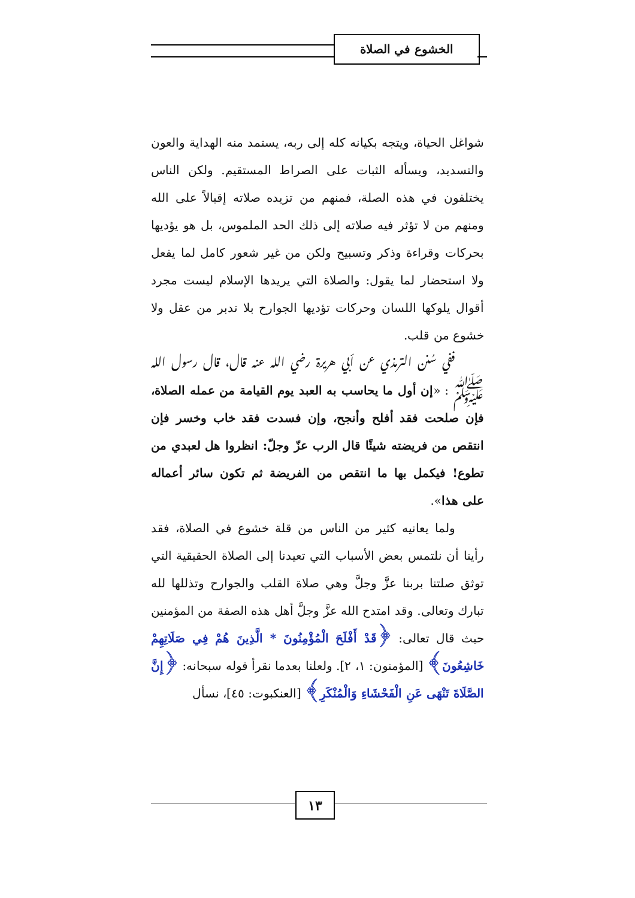الخشوع في الصلاة
شواغل الحياة، ويتجه بكيانه كله إلى ربه، يستمد منه الهداية والعون والتسديد، ويسأله الثبات على الصراط المستقيم. ولكن الناس يختلفون في هذه الصلة، فمنهم من تزيده صلاته إقبالاً على الله ومنهم من لا تؤثر فيه صلاته إلى ذلك الحد الملموس، بل هو يؤديها بحركات وقراءة وذكر وتسبيح ولكن من غير شعور كامل لما يفعل ولا استحضار لما يقول: والصلاة التي يريدها الإسلام ليست مجرد أقوال يلوكها اللسان وحركات تؤديها الجوارح بلا تدبر من عقل ولا خشوع من قلب.
ففي سُنن الترمذي عن أبي هريرة رضي الله عنه قال، قال رسول الله ﷺ : «إن أول ما يحاسب به العبد يوم القيامة من عمله الصلاة، فإن صلحت فقد أفلح وأنجح، وإن فسدت فقد خاب وخسر فإن انتقص من فريضته شيئًا قال الرب عزّ وجلّ: انظروا هل لعبدي من تطوع! فيكمل بها ما انتقص من الفريضة ثم تكون سائر أعماله على هذا».
ولما يعانيه كثير من الناس من قلة خشوع في الصلاة، فقد رأينا أن نلتمس بعض الأسباب التي تعيدنا إلى الصلاة الحقيقية التي توثق صلتنا بربنا عزَّ وجلَّ وهي صلاة القلب والجوارح وتذللها لله تبارك وتعالى. وقد امتدح الله عزَّ وجلَّ أهل هذه الصفة من المؤمنين حيث قال تعالى: ﴿قَدْ أَفْلَحَ الْمُؤْمِنُونَ * الَّذِينَ هُمْ فِي صَلَاتِهِمْ خَاشِعُونَ﴾ [المؤمنون: ١، ٢]. ولعلنا بعدما نقرأ قوله سبحانه: ﴿إِنَّ الصَّلَاةَ تَنْهَى عَنِ الْفَحْشَاءِ وَالْمُنْكَرِ﴾ [العنكبوت: ٤٥]، نسأل
١٣